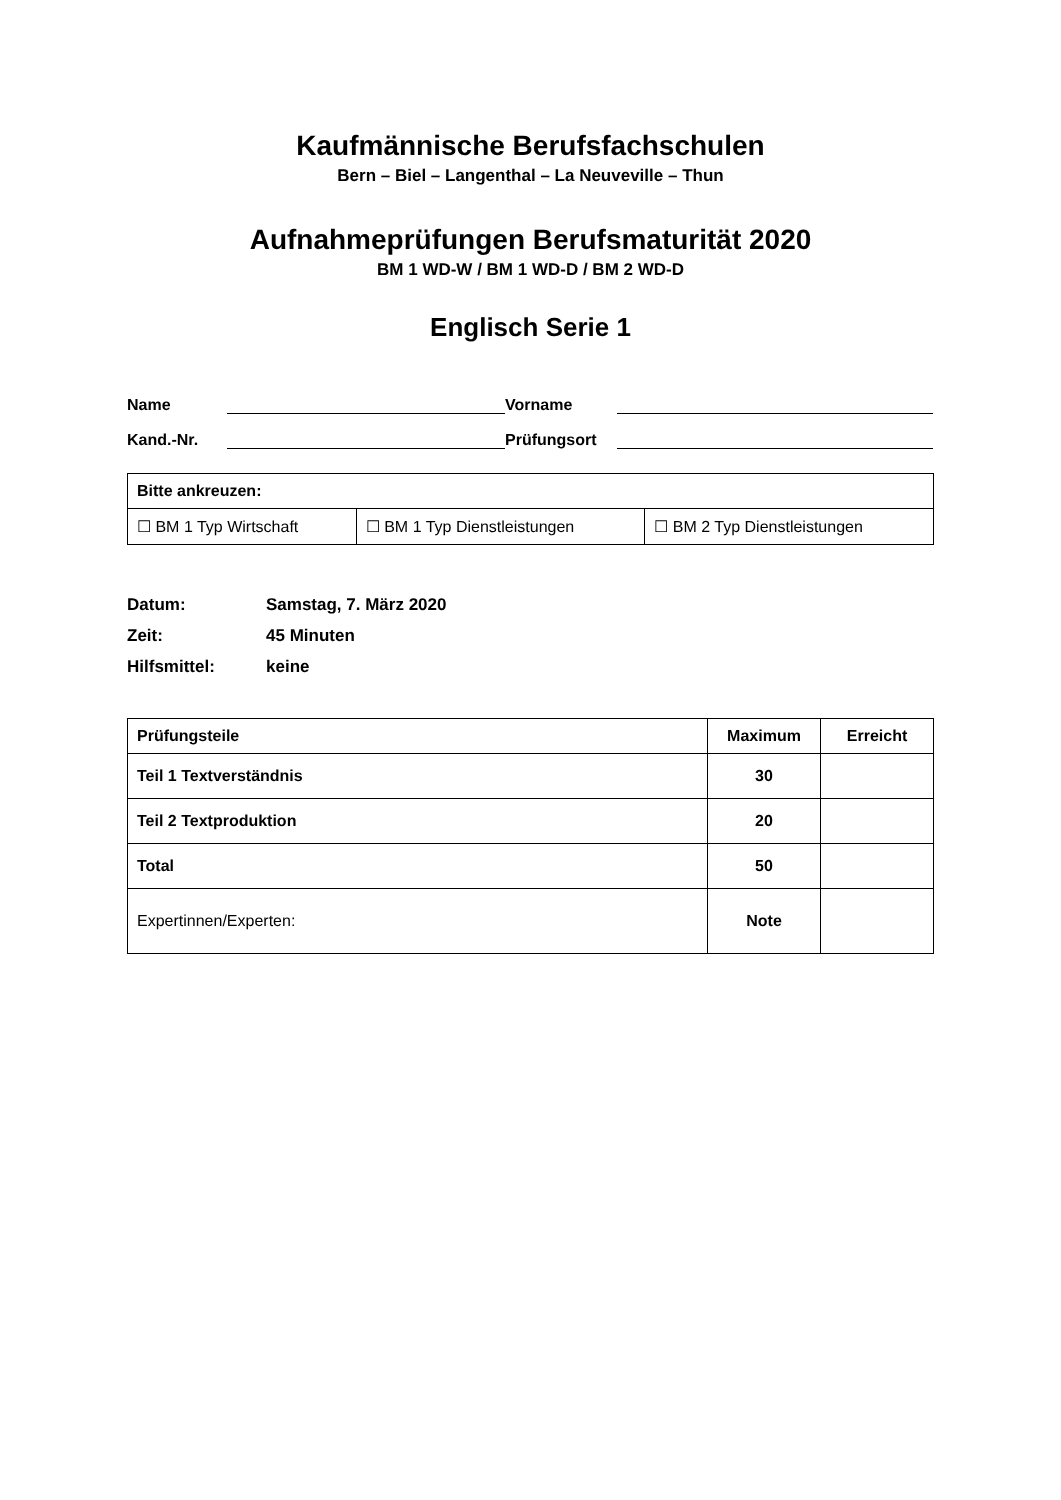Kaufmännische Berufsfachschulen
Bern – Biel – Langenthal – La Neuveville – Thun
Aufnahmeprüfungen Berufsmaturität 2020
BM 1 WD-W / BM 1 WD-D / BM 2 WD-D
Englisch Serie 1
Name Vorname
Kand.-Nr. Prüfungsort
| Bitte ankreuzen: | | |
| --- | --- | --- |
| ☐ BM 1 Typ Wirtschaft | ☐ BM 1 Typ Dienstleistungen | ☐ BM 2 Typ Dienstleistungen |
Datum: Samstag, 7. März 2020
Zeit: 45 Minuten
Hilfsmittel: keine
| Prüfungsteile | Maximum | Erreicht |
| --- | --- | --- |
| Teil 1 Textverständnis | 30 | |
| Teil 2 Textproduktion | 20 | |
| Total | 50 | |
| Expertinnen/Experten: | Note | |